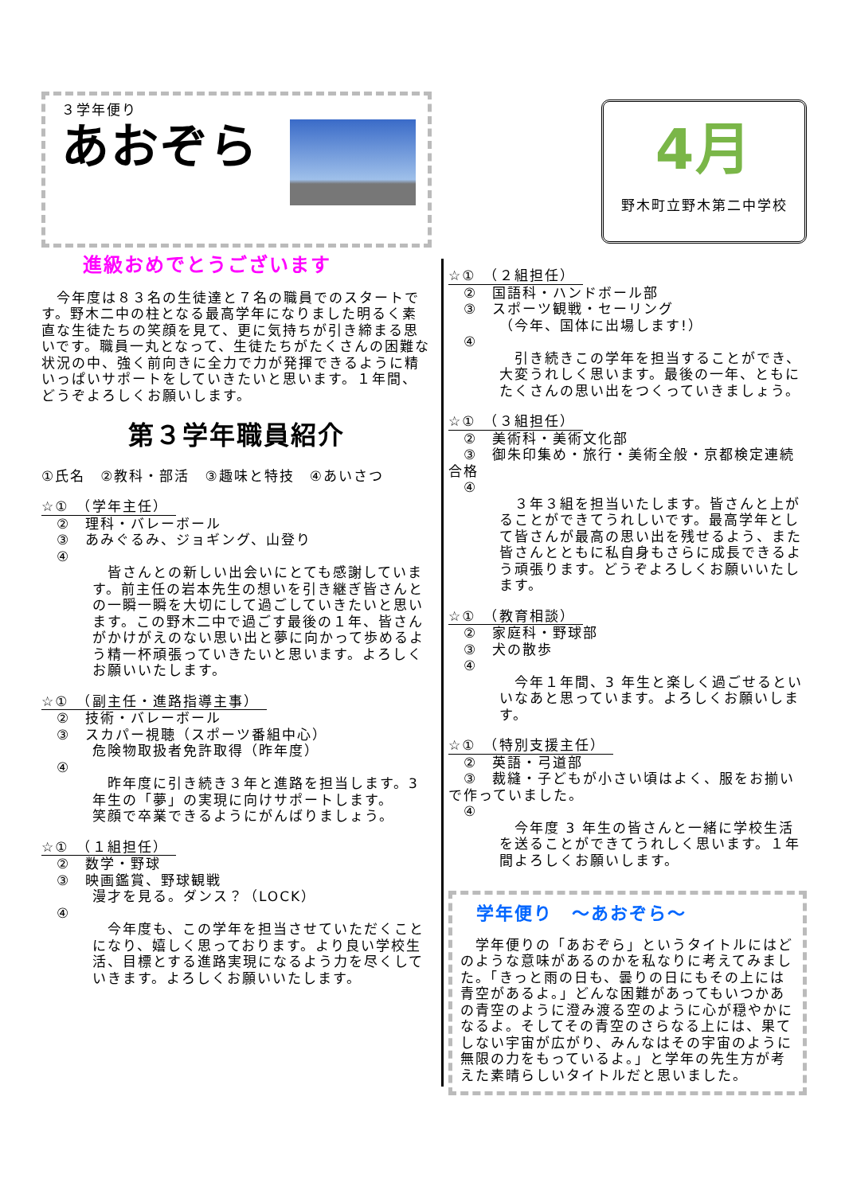３学年便り
あおぞら
進級おめでとうございます
　今年度は８３名の生徒達と７名の職員でのスタートです。野木二中の柱となる最高学年になりました明るく素直な生徒たちの笑顔を見て、更に気持ちが引き締まる思いです。職員一丸となって、生徒たちがたくさんの困難な状況の中、強く前向きに全力で力が発揮できるように精いっぱいサポートをしていきたいと思います。１年間、どうぞよろしくお願いします。
第３学年職員紹介
①氏名　②教科・部活　③趣味と特技　④あいさつ
☆①　（学年主任）
　②　理科・バレーボール
　③　あみぐるみ、ジョギング、山登り
　④
　皆さんとの新しい出会いにとても感謝しています。前主任の岩本先生の想いを引き継ぎ皆さんとの一瞬一瞬を大切にして過ごしていきたいと思います。この野木二中で過ごす最後の１年、皆さんがかけがえのない思い出と夢に向かって歩めるよう精一杯頑張っていきたいと思います。よろしくお願いいたします。
☆①　（副主任・進路指導主事）
　②　技術・バレーボール
　③　スカパー視聴（スポーツ番組中心）
危険物取扱者免許取得（昨年度）
　④
　昨年度に引き続き３年と進路を担当します。3 年生の「夢」の実現に向けサポートします。
笑顔で卒業できるようにがんばりましょう。
☆①　（１組担任）
　②　数学・野球
　③　映画鑑賞、野球観戦
漫才を見る。ダンス？（LOCK）
　④
　今年度も、この学年を担当させていただくことになり、嬉しく思っております。より良い学校生活、目標とする進路実現になるよう力を尽くしていきます。よろしくお願いいたします。
4月
野木町立野木第二中学校
☆①　（２組担任）
　②　国語科・ハンドボール部
　③　スポーツ観戦・セーリング
（今年、国体に出場します!）
　④
　引き続きこの学年を担当することができ、大変うれしく思います。最後の一年、ともにたくさんの思い出をつくっていきましょう。
☆①　（３組担任）
　②　美術科・美術文化部
　③　御朱印集め・旅行・美術全般・京都検定連続合格
　④
　３年３組を担当いたします。皆さんと上がることができてうれしいです。最高学年として皆さんが最高の思い出を残せるよう、また皆さんとともに私自身もさらに成長できるよう頑張ります。どうぞよろしくお願いいたします。
☆①　（教育相談）
　②　家庭科・野球部
　③　犬の散歩
　④
　今年１年間、3 年生と楽しく過ごせるといいなあと思っています。よろしくお願いします。
☆①　（特別支援主任）
　②　英語・弓道部
　③　裁縫・子どもが小さい頃はよく、服をお揃いで作っていました。
　④
　今年度 3 年生の皆さんと一緒に学校生活を送ることができてうれしく思います。１年間よろしくお願いします。
学年便り　～あおぞら～
　学年便りの「あおぞら」というタイトルにはどのような意味があるのかを私なりに考えてみました。「きっと雨の日も、曇りの日にもその上には青空があるよ。」どんな困難があってもいつかあの青空のように澄み渡る空のように心が穏やかになるよ。そしてその青空のさらなる上には、果てしない宇宙が広がり、みんなはその宇宙のように無限の力をもっているよ。」と学年の先生方が考えた素晴らしいタイトルだと思いました。